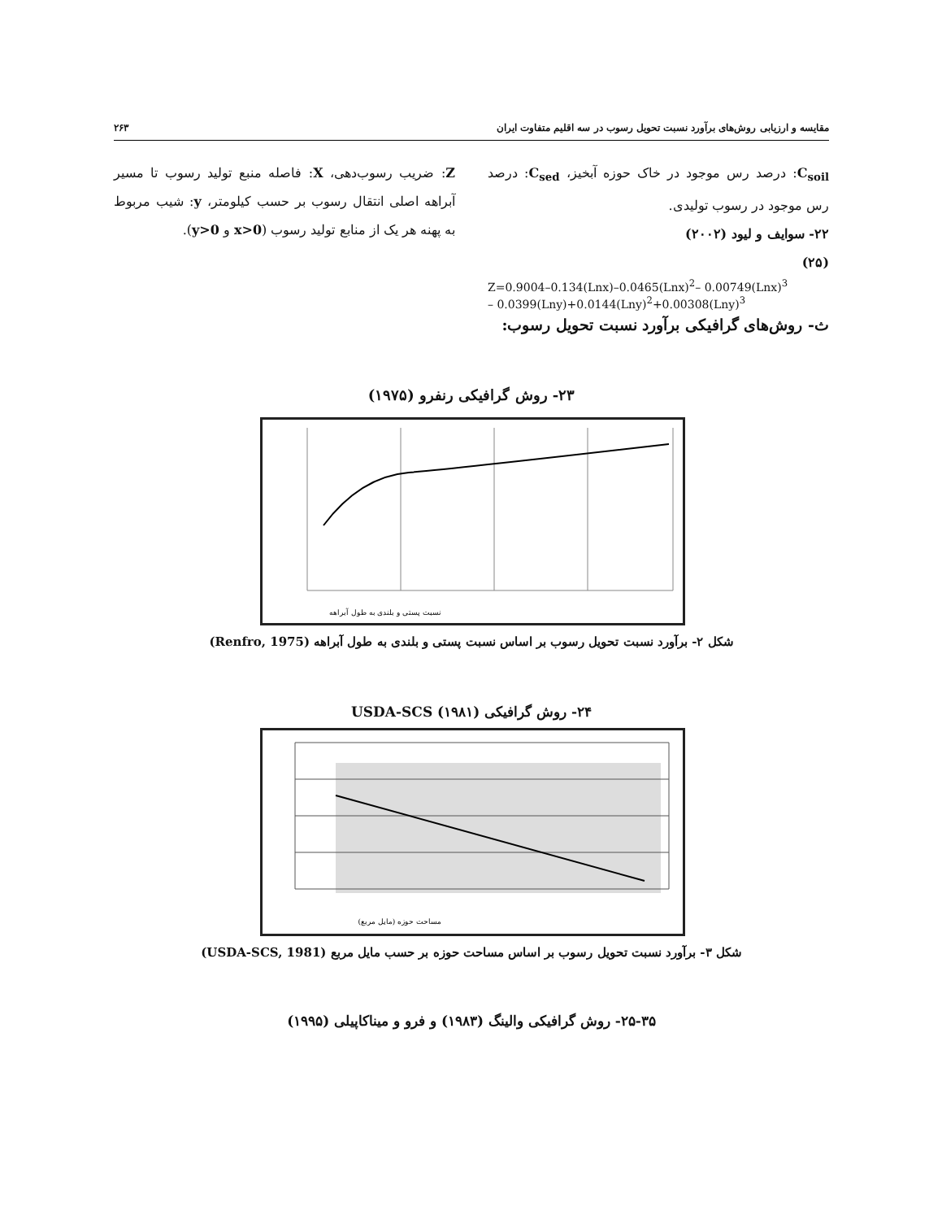مقایسه و ارزیابی روش‌های برآورد نسبت تحویل رسوب در سه اقلیم متفاوت ایران ۲۶۳
C<sub>soil</sub>: درصد رس موجود در خاک حوزه آبخیز، C<sub>sed</sub>: درصد رس موجود در رسوب تولیدی.
۲۲- سوایف و لیود (۲۰۰۲)
(۲۵)
Z=0.9004–0.134(Lnx)–0.0465(Lnx)<sup>2</sup>– 0.00749(Lnx)<sup>3</sup>
– 0.0399(Lny)+0.0144(Lny)<sup>2</sup>+0.00308(Lny)<sup>3</sup>
ث- روش‌های گرافیکی برآورد نسبت تحویل رسوب:
Z: ضریب رسوب‌دهی، X: فاصله منبع تولید رسوب تا مسیر آبراهه اصلی انتقال رسوب بر حسب کیلومتر، y: شیب مربوط به پهنه هر یک از منابع تولید رسوب (x>0 و y>0).
۲۳- روش گرافیکی رنفرو (۱۹۷۵)
نسبت پستی و بلندی به طول آبراهه
شکل ۲- برآورد نسبت تحویل رسوب بر اساس نسبت پستی و بلندی به طول آبراهه (Renfro, 1975)
۲۴- روش گرافیکی USDA-SCS (۱۹۸۱)
مساحت حوزه (مایل مربع)
شکل ۳- برآورد نسبت تحویل رسوب بر اساس مساحت حوزه بر حسب مایل مربع (USDA-SCS, 1981)
۲۵-۳۵- روش گرافیکی والینگ (۱۹۸۳) و فرو و میناکاپیلی (۱۹۹۵)